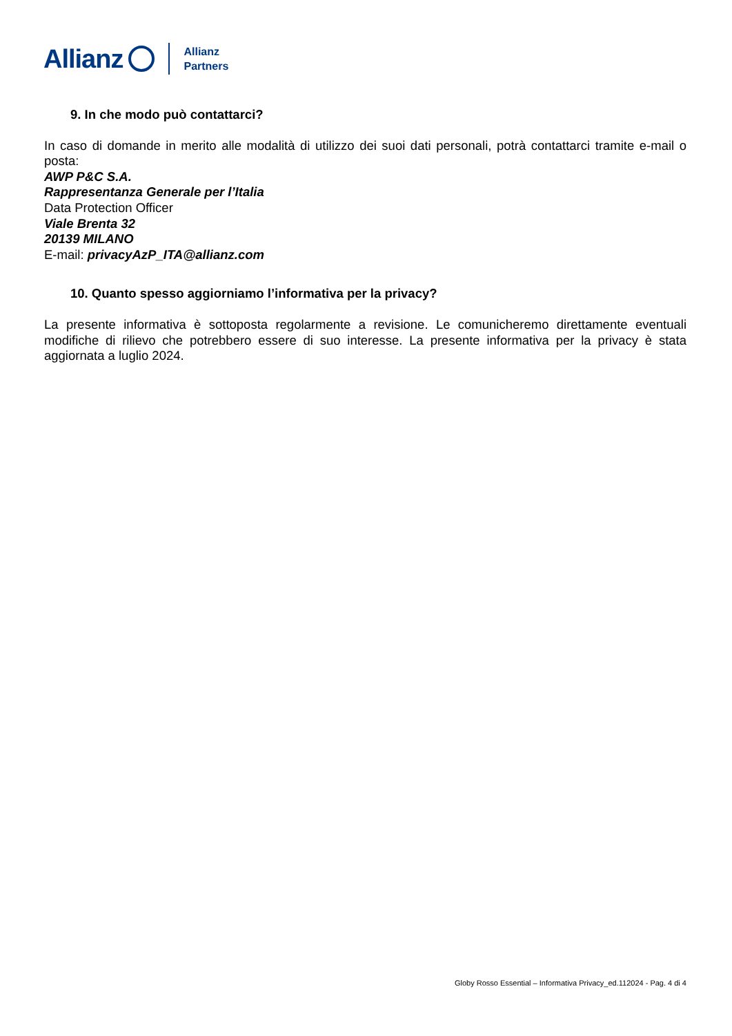Allianz Allianz
Partners
9. In che modo può contattarci?
In caso di domande in merito alle modalità di utilizzo dei suoi dati personali, potrà contattarci tramite e-mail o posta:
AWP P&C S.A.
Rappresentanza Generale per l’Italia
Data Protection Officer
Viale Brenta 32
20139 MILANO
E-mail: privacyAzP_ITA@allianz.com
10. Quanto spesso aggiorniamo l’informativa per la privacy?
La presente informativa è sottoposta regolarmente a revisione. Le comunicheremo direttamente eventuali modifiche di rilievo che potrebbero essere di suo interesse. La presente informativa per la privacy è stata aggiornata a luglio 2024.
Globy Rosso Essential – Informativa Privacy_ed.112024 - Pag. 4 di 4